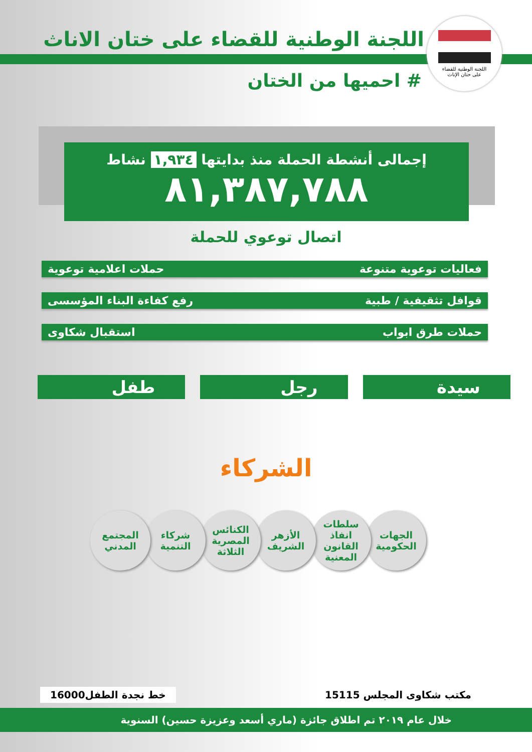اللجنة الوطنية للقضاء
على ختان الإناث
اللجنة الوطنية للقضاء على ختان الاناث
# احميها من الختان
إجمالى أنشطة الحملة منذ بدايتها ١,٩٣٤ نشاط
٨١,٣٨٧,٧٨٨
اتصال توعوي للحملة
فعاليات توعوية متنوعة حملات اعلامية توعوية
قوافل تثقيفية / طبية رفع كفاءة البناء المؤسسى
حملات طرق ابواب استقبال شكاوى
سيدة رجل طفل
الشركاء
الجهات
الحكومية
سلطات
انفاذ
القانون
المعنية
الأزهر
الشريف
الكنائس
المصرية
الثلاثة
شركاء
التنمية
المجتمع
المدني
مكتب شكاوى المجلس 15115 خط نجدة الطفل16000
خلال عام ٢٠١٩ تم اطلاق جائزة (ماري أسعد وعزيزة حسين) السنوية